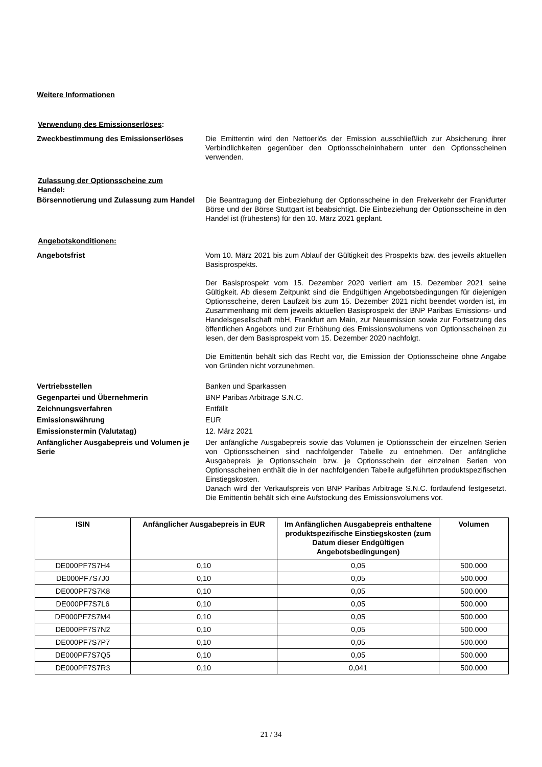Weitere Informationen
Verwendung des Emissionserlöses:
Zweckbestimmung des Emissionserlöses Die Emittentin wird den Nettoerlös der Emission ausschließlich zur Absicherung ihrer Verbindlichkeiten gegenüber den Optionsscheininhabern unter den Optionsscheinen verwenden.
Zulassung der Optionsscheine zum Handel:
Börsennotierung und Zulassung zum Handel
Die Beantragung der Einbeziehung der Optionsscheine in den Freiverkehr der Frankfurter Börse und der Börse Stuttgart ist beabsichtigt. Die Einbeziehung der Optionsscheine in den Handel ist (frühestens) für den 10. März 2021 geplant.
Angebotskonditionen:
Angebotsfrist Vom 10. März 2021 bis zum Ablauf der Gültigkeit des Prospekts bzw. des jeweils aktuellen Basisprospekts.
Der Basisprospekt vom 15. Dezember 2020 verliert am 15. Dezember 2021 seine Gültigkeit. Ab diesem Zeitpunkt sind die Endgültigen Angebotsbedingungen für diejenigen Optionsscheine, deren Laufzeit bis zum 15. Dezember 2021 nicht beendet worden ist, im Zusammenhang mit dem jeweils aktuellen Basisprospekt der BNP Paribas Emissions- und Handelsgesellschaft mbH, Frankfurt am Main, zur Neuemission sowie zur Fortsetzung des öffentlichen Angebots und zur Erhöhung des Emissionsvolumens von Optionsscheinen zu lesen, der dem Basisprospekt vom 15. Dezember 2020 nachfolgt.
Die Emittentin behält sich das Recht vor, die Emission der Optionsscheine ohne Angabe von Gründen nicht vorzunehmen.
Vertriebsstellen Banken und Sparkassen
Gegenpartei und Übernehmerin BNP Paribas Arbitrage S.N.C.
Zeichnungsverfahren Entfällt
Emissionswährung EUR
Emissionstermin (Valutatag) 12. März 2021
Anfänglicher Ausgabepreis und Volumen je Serie
Der anfängliche Ausgabepreis sowie das Volumen je Optionsschein der einzelnen Serien von Optionsscheinen sind nachfolgender Tabelle zu entnehmen. Der anfängliche Ausgabepreis je Optionsschein bzw. je Optionsschein der einzelnen Serien von Optionsscheinen enthält die in der nachfolgenden Tabelle aufgeführten produktspezifischen Einstiegskosten.
Danach wird der Verkaufspreis von BNP Paribas Arbitrage S.N.C. fortlaufend festgesetzt. Die Emittentin behält sich eine Aufstockung des Emissionsvolumens vor.
| ISIN | Anfänglicher Ausgabepreis in EUR | Im Anfänglichen Ausgabepreis enthaltene produktspezifische Einstiegskosten (zum Datum dieser Endgültigen Angebotsbedingungen) | Volumen |
| --- | --- | --- | --- |
| DE000PF7S7H4 | 0,10 | 0,05 | 500.000 |
| DE000PF7S7J0 | 0,10 | 0,05 | 500.000 |
| DE000PF7S7K8 | 0,10 | 0,05 | 500.000 |
| DE000PF7S7L6 | 0,10 | 0,05 | 500.000 |
| DE000PF7S7M4 | 0,10 | 0,05 | 500.000 |
| DE000PF7S7N2 | 0,10 | 0,05 | 500.000 |
| DE000PF7S7P7 | 0,10 | 0,05 | 500.000 |
| DE000PF7S7Q5 | 0,10 | 0,05 | 500.000 |
| DE000PF7S7R3 | 0,10 | 0,041 | 500.000 |
21 / 34